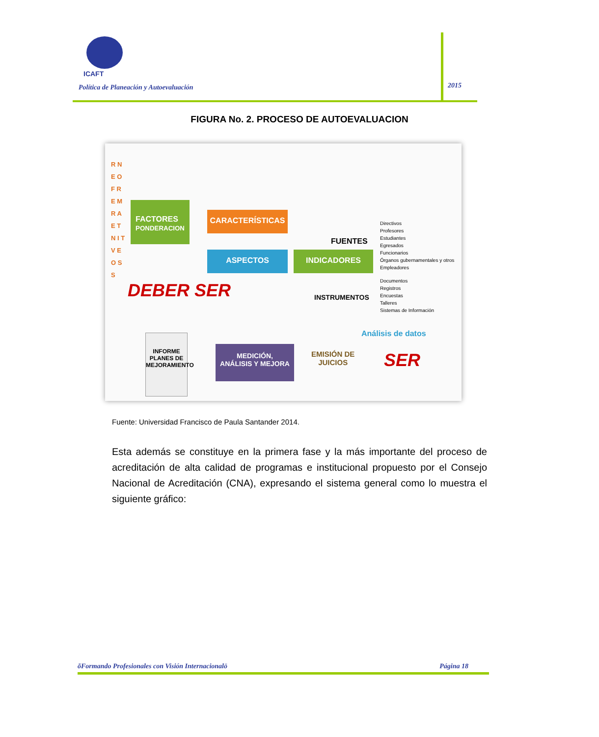ICAFT
Política de Planeación y Autoevaluación
2015
FIGURA No. 2. PROCESO DE AUTOEVALUACION
R N E O F R E M R A E T N I T V E O S S
FACTORES
PONDERACION
CARACTERÍSTICAS
ASPECTOS INDICADORES
FUENTES
Directivos
Profesores
Estudiantes
Egresados
Funcionarios
Órganos gubernamentales y otros
Empleadores
DEBER SER INSTRUMENTOS
Documentos
Registros
Encuestas
Talleres
Sistemas de Información
Análisis de datos
INFORME
PLANES DE
MEJORAMIENTO
MEDICIÓN,
ANÁLISIS Y MEJORA
EMISIÓN DE
JUICIOS
SER
Fuente: Universidad Francisco de Paula Santander 2014.
Esta además se constituye en la primera fase y la más importante del proceso de acreditación de alta calidad de programas e institucional propuesto por el Consejo Nacional de Acreditación (CNA), expresando el sistema general como lo muestra el siguiente gráfico:
õFormando Profesionales con Visión Internacionalö Página 18